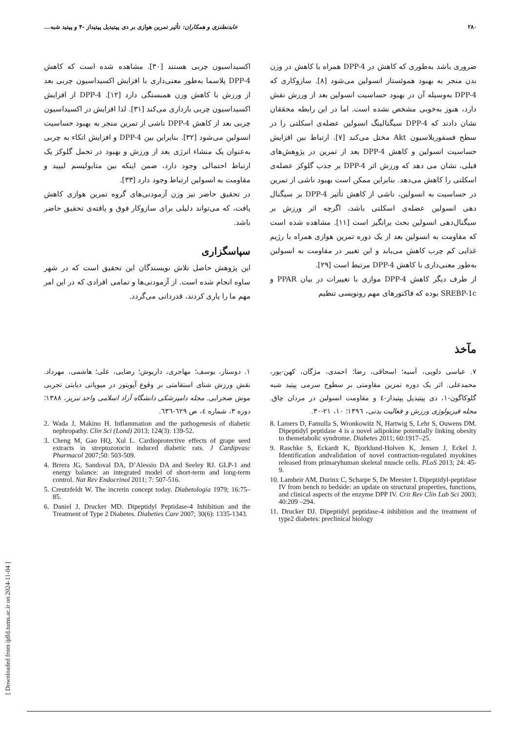۲۸۰ عابدنطنزی و همکاران: تأثیر تمرین هوازی بر دی پپتیدیل پپتیداز -۴ و پپتید شبه...
ضروری باشد به‌طوری که کاهش در DPP-4 همراه با کاهش در وزن بدن منجر به بهبود هموئستاز انسولین می‌شود [۸]. سازوکاری که DPP-4 به‌وسیله آن در بهبود حساسیت انسولین بعد از ورزش نقش دارد، هنوز به‌خوبی مشخص نشده است. اما در این رابطه محققان نشان دادند که DPP-4 سیگنالینگ انسولین عضله‌ی اسکلتی را در سطح فسفوریلاسیون Akt مختل می‌کند [۷]. ارتباط بین افزایش حساسیت انسولین و کاهش DPP-4 بعد از تمرین در پژوهش‌های قبلی، نشان می دهد که ورزش اثر DPP-4 بر جذب گلوکز عضله‌ی اسکلتی را کاهش می‌دهد. بنابراین ممکن است بهبود ناشی از تمرین در حساسیت به انسولین، ناشی از کاهش تأثیر DPP-4 بر سیگنال دهی انسولین عضله‌ی اسکلتی باشد، اگرچه اثر ورزش بر سیگنال‌دهی انسولین بحث برانگیز است [۱۱]. مشاهده شده است که مقاومت به انسولین بعد از یک دوره تمرین هوازی همراه با رژیم غذایی کم چرب کاهش می‌یابد و این تغییر در مقاومت به انسولین به‌طور معنی‌داری با کاهش DPP-4 مرتبط است [۲۹].
از طرف دیگر کاهش DPP-4 موازی با تغییرات در بیان PPAR و SREBP-1c بوده که فاکتورهای مهم رونویسی تنظیم
اکسیداسیون چربی هستند [۳۰]. مشاهده شده است که کاهش DPP-4 پلاسما به‌طور معنی‌داری با افزایش اکسیداسیون چربی بعد از ورزش با کاهش وزن همبستگی دارد [۱۲]. DPP-4 از افزایش اکسیداسیون چربی بازداری می‌کند [۳۱]. لذا افزایش در اکسیداسیون چربی بعد از کاهش DPP-4 ناشی از تمرین منجر به بهبود حساسیت انسولین می‌شود [۳۲]. بنابراین بین DPP-4 و افزایش اتکاء به چربی به‌عنوان یک منشاء انرژی بعد از ورزش و بهبود در تحمل گلوکز یک ارتباط احتمالی وجود دارد، ضمن اینکه بین متابولیسم لیپید و مقاومت به انسولین ارتباط وجود دارد [۳۳].
در تحقیق حاضر نیز وزن آزمودنی‌های گروه تمرین هوازی کاهش یافت، که می‌تواند دلیلی برای سازوکار فوق و یافته‌ی تحقیق حاضر باشد.
سپاسگزاری
این پژوهش حاصل تلاش نویسندگان این تحقیق است که در شهر ساوه انجام شده است. از آزمودنی‌ها و تمامی افرادی که در این امر مهم ما را یاری کردند، قدردانی می‌گردد.
مآخذ
۷. عباسی دلویی، آسیه؛ اسحاقی، رضا؛ احمدی، مژگان، کهن-پور، محمدعلی. اثر یک دوره تمرین مقاومتی بر سطوح سرمی پپتید شبه گلوکاگون-۱، دی پپتیدیل پپتیداز-٤ و مقاومت انسولین در مردان چاق. مجله فیزیولوژی ورزش و فعالیت بدنی، ۱۳۹٦؛ ۱۰، ۲۱-۳۰.
8. Lamers D, Famulla S, Wronkowitz N, Hartwig S, Lehr S, Ouwens DM. Dipeptidyl peptidase 4 is a novel adipokine potentially linking obesity to themetabolic syndrome. Diabetes 2011; 60:1917–25.
9. Raschke S, Eckardt K, Bjorklund-Holven K, Jensen J, Eckel J. Identification andvalidation of novel contraction-regulated myokines released from primaryhuman skeletal muscle cells. PLoS 2013; 24: 45-9.
10. Lambeir AM, Durinx C, Scharpe S, De Meester I. Dipeptidyl-peptidase IV from bench to bedside: an update on structural properties, functions, and clinical aspects of the enzyme DPP IV. Crit Rev Clin Lab Sci 2003; 40:209 –294.
11. Drucker DJ. Dipeptidyl peptidase-4 inhibition and the treatment of type2 diabetes: preclinical biology
۱. دوستار، یوسف؛ مهاجری، داریوش؛ رضایی، علی؛ هاشمی، مهرداد. نقش ورزش شنای استقامتی بر وقوع آپوپتوز در میوپاتی دیابتی تجربی موش صحرایی. مجله دامپزشکی دانشگاه آزاد اسلامی واحد تبریز، ۱۳۸۸؛ دوره ۳، شماره ٤، ص ٦۲۹-٦۳٦.
2. Wada J, Makino H. Inflammation and the pathogenesis of diabetic nephropathy. Clin Sci (Lond) 2013; 124(3): 139-52.
3. Cheng M, Gao HQ, Xul L. Cardioprotective effects of grape seed extracts in streptozotocin induced diabetic rats. J Cardipvasc Pharmacol 2007;50: 503-509.
4. Brrera JG, Sandoval DA, D’Alessio DA and Seeley RJ. GLP-1 and energy balance: an integrated model of short-term and long-term control. Nat Rev Endocrinol 2011; 7: 507-516.
5. Creutzfeldt W. The incretin concept today. Diabetologia 1979; 16:75– 85.
6. Daniel J, Drucker MD. Dipeptidyl Peptidase-4 Inhibition and the Treatment of Type 2 Diabetes. Diabeties Care 2007; 30(6): 1335-1343.
[ Downloaded from ijdld.tums.ac.ir on 2024-11-04 ]